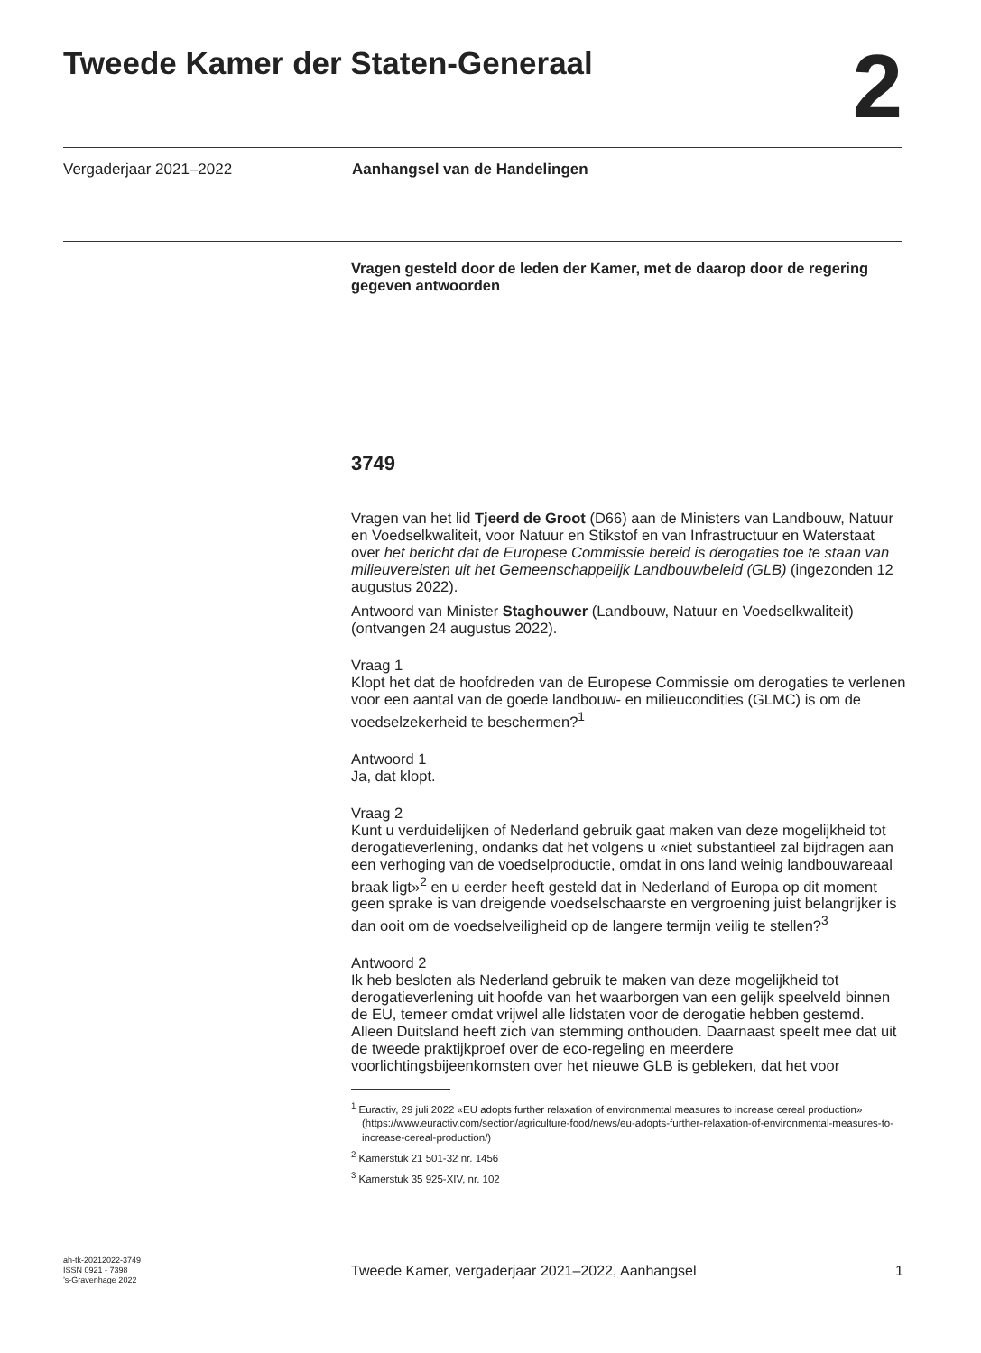Tweede Kamer der Staten-Generaal
2
Vergaderjaar 2021–2022 Aanhangsel van de Handelingen
Vragen gesteld door de leden der Kamer, met de daarop door de regering gegeven antwoorden
3749
Vragen van het lid Tjeerd de Groot (D66) aan de Ministers van Landbouw, Natuur en Voedselkwaliteit, voor Natuur en Stikstof en van Infrastructuur en Waterstaat over het bericht dat de Europese Commissie bereid is derogaties toe te staan van milieuvereisten uit het Gemeenschappelijk Landbouwbeleid (GLB) (ingezonden 12 augustus 2022).
Antwoord van Minister Staghouwer (Landbouw, Natuur en Voedselkwaliteit) (ontvangen 24 augustus 2022).
Vraag 1
Klopt het dat de hoofdreden van de Europese Commissie om derogaties te verlenen voor een aantal van de goede landbouw- en milieucondities (GLMC) is om de voedselzekerheid te beschermen?<sup>1</sup>
Antwoord 1
Ja, dat klopt.
Vraag 2
Kunt u verduidelijken of Nederland gebruik gaat maken van deze mogelijkheid tot derogatieverlening, ondanks dat het volgens u «niet substantieel zal bijdragen aan een verhoging van de voedselproductie, omdat in ons land weinig landbouwareaal braak ligt»<sup>2</sup> en u eerder heeft gesteld dat in Nederland of Europa op dit moment geen sprake is van dreigende voedselschaarste en vergroening juist belangrijker is dan ooit om de voedselveiligheid op de langere termijn veilig te stellen?<sup>3</sup>
Antwoord 2
Ik heb besloten als Nederland gebruik te maken van deze mogelijkheid tot derogatieverlening uit hoofde van het waarborgen van een gelijk speelveld binnen de EU, temeer omdat vrijwel alle lidstaten voor de derogatie hebben gestemd. Alleen Duitsland heeft zich van stemming onthouden. Daarnaast speelt mee dat uit de tweede praktijkproef over de eco-regeling en meerdere voorlichtingsbijeenkomsten over het nieuwe GLB is gebleken, dat het voor
<sup>1</sup> Euractiv, 29 juli 2022 «EU adopts further relaxation of environmental measures to increase cereal production» (https://www.euractiv.com/section/agriculture-food/news/eu-adopts-further-relaxation-of-environmental-measures-to-increase-cereal-production/)
<sup>2</sup> Kamerstuk 21 501-32 nr. 1456
<sup>3</sup> Kamerstuk 35 925-XIV, nr. 102
ah-tk-20212022-3749
ISSN 0921 - 7398
’s-Gravenhage 2022
Tweede Kamer, vergaderjaar 2021–2022, Aanhangsel 1